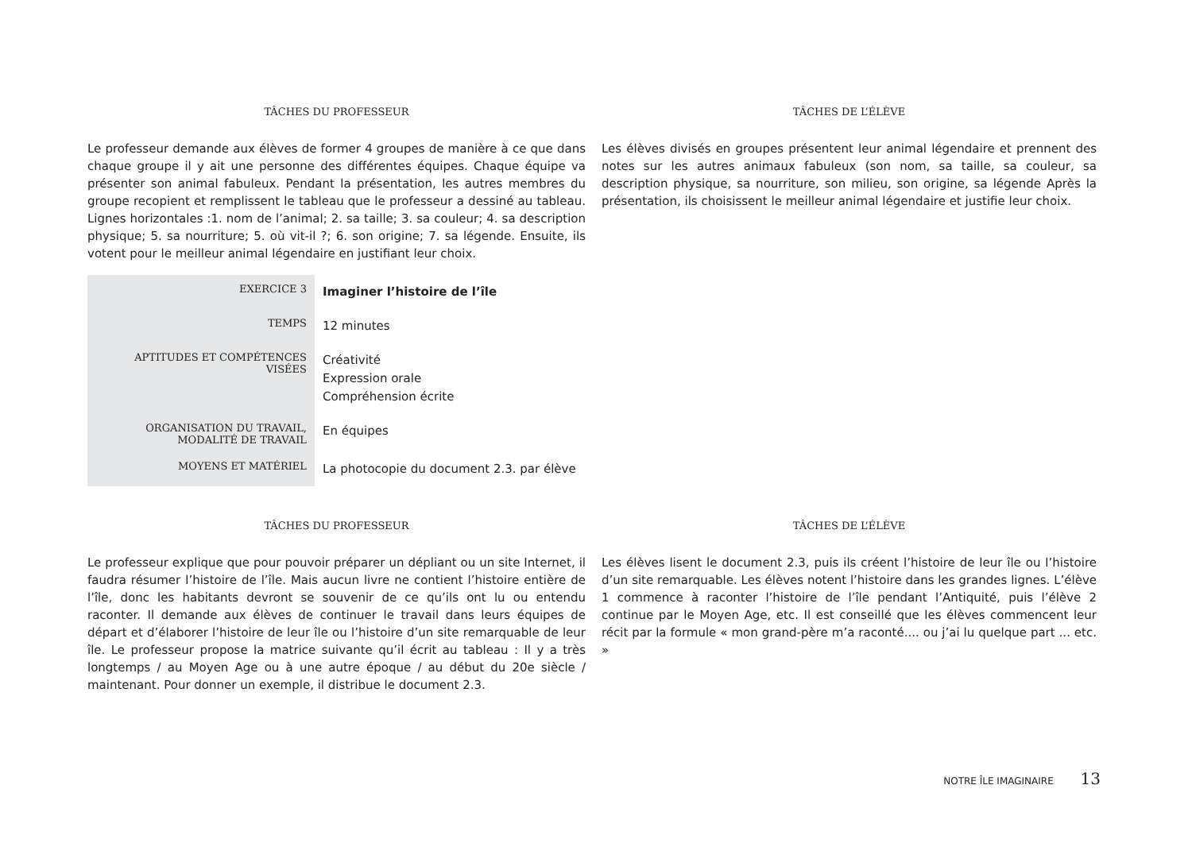TÂCHES DU PROFESSEUR
Le professeur demande aux élèves de former 4 groupes de manière à ce que dans chaque groupe il y ait une personne des différentes équipes. Chaque équipe va présenter son animal fabuleux. Pendant la présentation, les autres membres du groupe recopient et remplissent le tableau que le professeur a dessiné au tableau. Lignes horizontales :1. nom de l’animal; 2. sa taille; 3. sa couleur; 4. sa description physique; 5. sa nourriture; 5. où vit-il ?; 6. son origine; 7. sa légende. Ensuite, ils votent pour le meilleur animal légendaire en justifiant leur choix.
TÂCHES DE L’ÉLÈVE
Les élèves divisés en groupes présentent leur animal légendaire et prennent des notes sur les autres animaux fabuleux (son nom, sa taille, sa couleur, sa description physique, sa nourriture, son milieu, son origine, sa légende Après la présentation, ils choisissent le meilleur animal légendaire et justifie leur choix.
| EXERCICE 3 | Imaginer l’histoire de l’île |
| TEMPS | 12 minutes |
| APTITUDES ET COMPÉTENCES VISÉES | Créativité Expression orale Compréhension écrite |
| ORGANISATION DU TRAVAIL, MODALITÉ DE TRAVAIL | En équipes |
| MOYENS ET MATÉRIEL | La photocopie du document 2.3. par élève |
TÂCHES DU PROFESSEUR
Le professeur explique que pour pouvoir préparer un dépliant ou un site Internet, il faudra résumer l’histoire de l’île. Mais aucun livre ne contient l’histoire entière de l’île, donc les habitants devront se souvenir de ce qu’ils ont lu ou entendu raconter. Il demande aux élèves de continuer le travail dans leurs équipes de départ et d’élaborer l’histoire de leur île ou l’histoire d’un site remarquable de leur île. Le professeur propose la matrice suivante qu’il écrit au tableau : Il y a très longtemps / au Moyen Age ou à une autre époque / au début du 20e siècle / maintenant. Pour donner un exemple, il distribue le document 2.3.
TÂCHES DE L’ÉLÈVE
Les élèves lisent le document 2.3, puis ils créent l’histoire de leur île ou l’histoire d’un site remarquable. Les élèves notent l’histoire dans les grandes lignes. L’élève 1 commence à raconter l’histoire de l’île pendant l’Antiquité, puis l’élève 2 continue par le Moyen Age, etc. Il est conseillé que les élèves commencent leur récit par la formule « mon grand-père m’a raconté.... ou j’ai lu quelque part ... etc. »
NOTRE ÎLE IMAGINAIRE 13